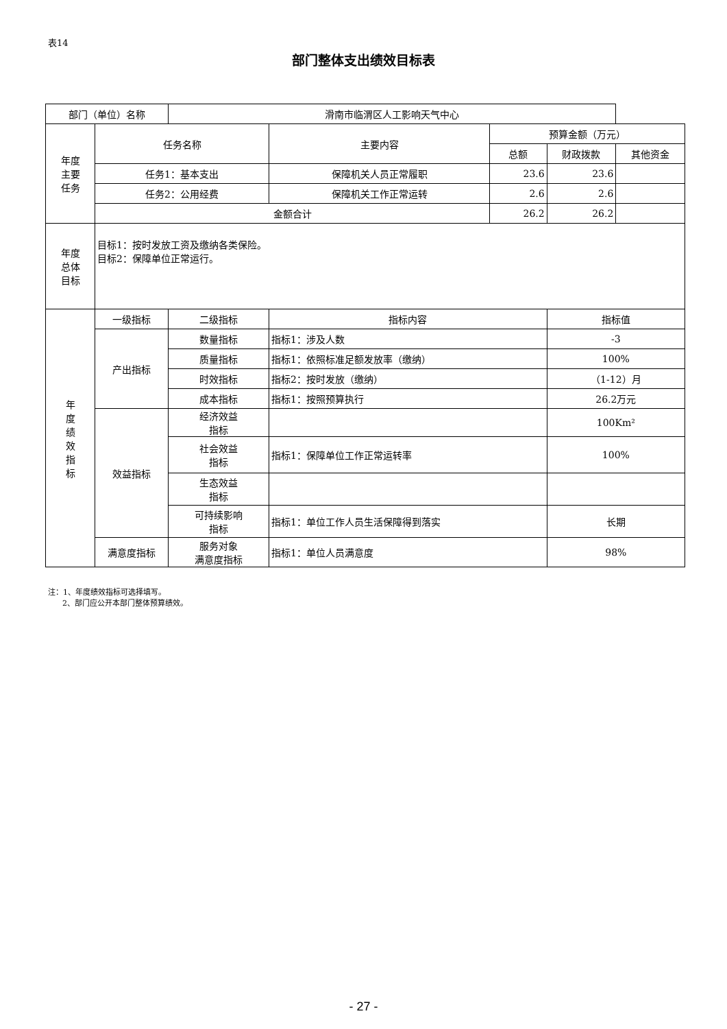表14
部门整体支出绩效目标表
| 部门（单位）名称 | | 滑南市临渭区人工影响天气中心 | | | | |
| 年度 主要 任务 | 任务名称 | | 主要内容 | 预算金额（万元） | | |
| | | | | 总额 | 财政拨款 | 其他资金 |
| | 任务1：基本支出 | | 保障机关人员正常履职 | 23.6 | 23.6 | |
| | 任务2：公用经费 | | 保障机关工作正常运转 | 2.6 | 2.6 | |
| | 金额合计 | | | 26.2 | 26.2 | |
| 年度 总体 目标 | 目标1：按时发放工资及缴纳各类保险。 目标2：保障单位正常运行。 | | | | | |
| 年 度 绩 效 指 标 | 一级指标 | 二级指标 | 指标内容 | | 指标值 | |
| | 产出指标 | 数量指标 | 指标1：涉及人数 | | -3 | |
| | | 质量指标 | 指标1：依照标准足额发放率（缴纳） | | 100% | |
| | | 时效指标 | 指标2：按时发放（缴纳） | | （1-12）月 | |
| | | 成本指标 | 指标1：按照预算执行 | | 26.2万元 | |
| | 效益指标 | 经济效益 指标 | | | 100Km² | |
| | | 社会效益 指标 | 指标1：保障单位工作正常运转率 | | 100% | |
| | | 生态效益 指标 | | | | |
| | | 可持续影响 指标 | 指标1：单位工作人员生活保障得到落实 | | 长期 | |
| | 满意度指标 | 服务对象 满意度指标 | 指标1：单位人员满意度 | | 98% | |
注：1、年度绩效指标可选择填写。
2、部门应公开本部门整体预算绩效。
- 27 -